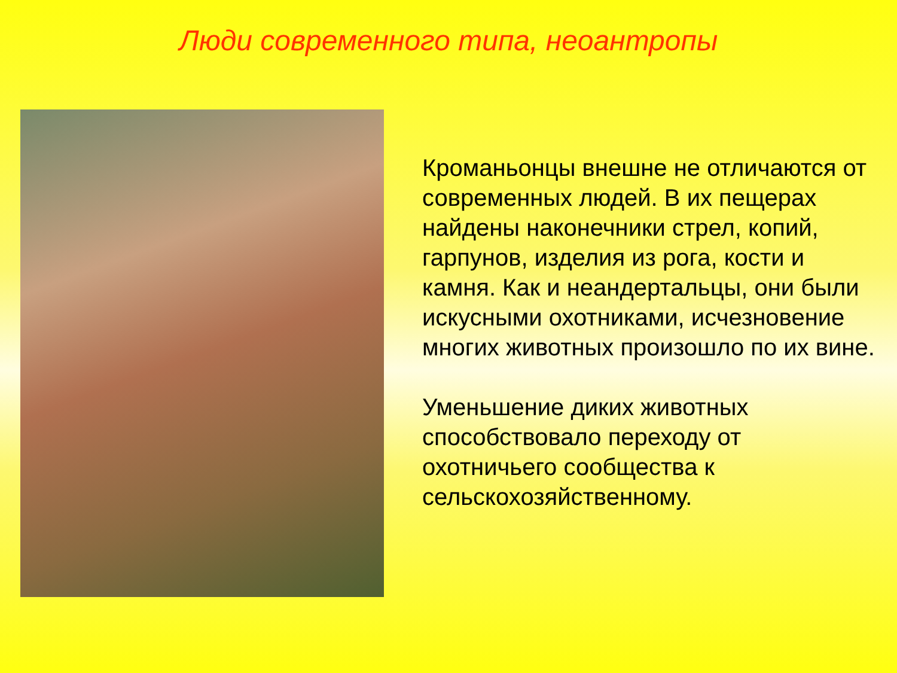Люди современного типа, неоантропы
Кроманьонцы внешне не отличаются от современных людей. В их пещерах найдены наконечники стрел, копий, гарпунов, изделия из рога, кости и камня. Как и неандертальцы, они были искусными охотниками, исчезновение многих животных произошло по их вине.
Уменьшение диких животных способствовало переходу от охотничьего сообщества к сельскохозяйственному.